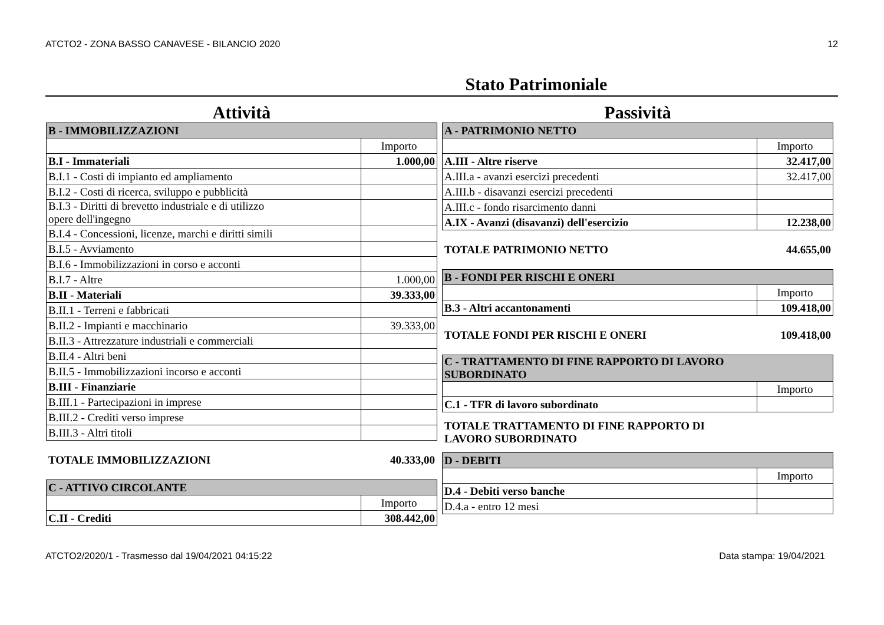ATCTO2 - ZONA BASSO CANAVESE - BILANCIO 2020 12
Stato Patrimoniale
Attività
| B - IMMOBILIZZAZIONI | |
| | Importo |
| B.I - Immateriali | 1.000,00 |
| B.I.1 - Costi di impianto ed ampliamento | |
| B.I.2 - Costi di ricerca, sviluppo e pubblicità | |
| B.I.3 - Diritti di brevetto industriale e di utilizzo opere dell'ingegno | |
| B.I.4 - Concessioni, licenze, marchi e diritti simili | |
| B.I.5 - Avviamento | |
| B.I.6 - Immobilizzazioni in corso e acconti | |
| B.I.7 - Altre | 1.000,00 |
| B.II - Materiali | 39.333,00 |
| B.II.1 - Terreni e fabbricati | |
| B.II.2 - Impianti e macchinario | 39.333,00 |
| B.II.3 - Attrezzature industriali e commerciali | |
| B.II.4 - Altri beni | |
| B.II.5 - Immobilizzazioni incorso e acconti | |
| B.III - Finanziarie | |
| B.III.1 - Partecipazioni in imprese | |
| B.III.2 - Crediti verso imprese | |
| B.III.3 - Altri titoli | |
TOTALE IMMOBILIZZAZIONI 40.333,00
| C - ATTIVO CIRCOLANTE | |
| | Importo |
| C.II - Crediti | 308.442,00 |
Passività
| A - PATRIMONIO NETTO | |
| | Importo |
| A.III - Altre riserve | 32.417,00 |
| A.III.a - avanzi esercizi precedenti | 32.417,00 |
| A.III.b - disavanzi esercizi precedenti | |
| A.III.c - fondo risarcimento danni | |
| A.IX - Avanzi (disavanzi) dell'esercizio | 12.238,00 |
TOTALE PATRIMONIO NETTO 44.655,00
| B - FONDI PER RISCHI E ONERI | |
| | Importo |
| B.3 - Altri accantonamenti | 109.418,00 |
TOTALE FONDI PER RISCHI E ONERI 109.418,00
| C - TRATTAMENTO DI FINE RAPPORTO DI LAVORO SUBORDINATO | |
| | Importo |
| C.1 - TFR di lavoro subordinato | |
TOTALE TRATTAMENTO DI FINE RAPPORTO DI
LAVORO SUBORDINATO
| D - DEBITI | |
| | Importo |
| D.4 - Debiti verso banche | |
| D.4.a - entro 12 mesi | |
ATCTO2/2020/1 - Trasmesso dal 19/04/2021 04:15:22 Data stampa: 19/04/2021